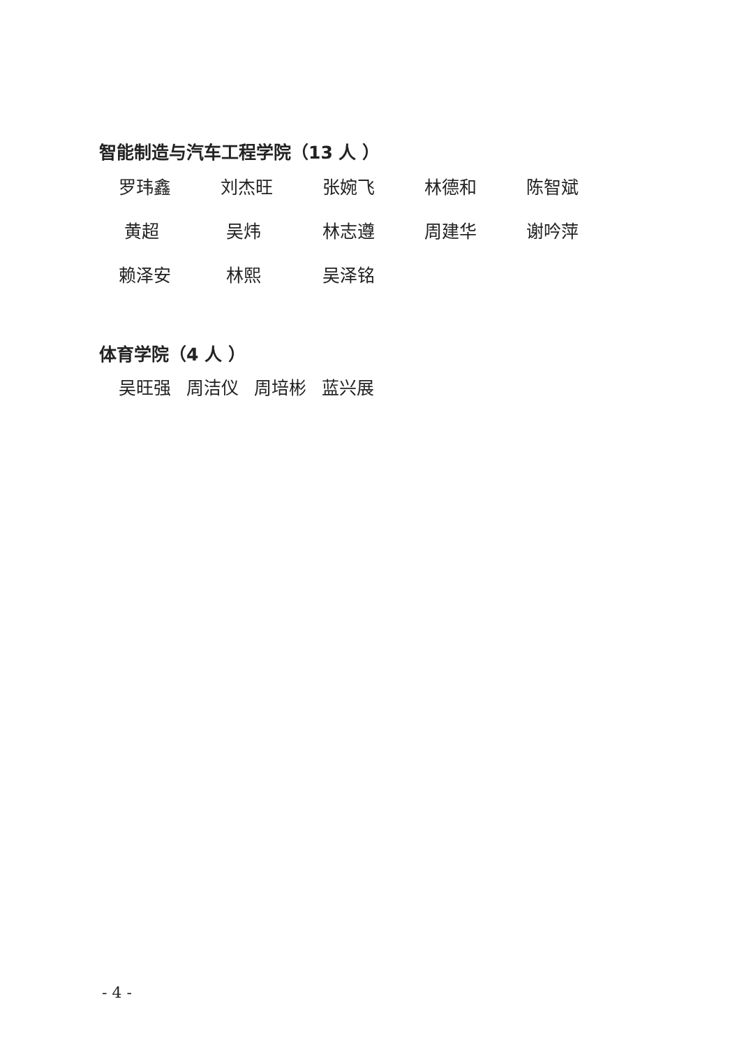智能制造与汽车工程学院（13 人 ）
罗玮鑫
刘杰旺
张婉飞
林德和
陈智斌
黄超
吴炜
林志遵
周建华
谢吟萍
赖泽安
林熙
吴泽铭
体育学院（4 人 ）
吴旺强 周洁仪 周培彬 蓝兴展
- 4 -